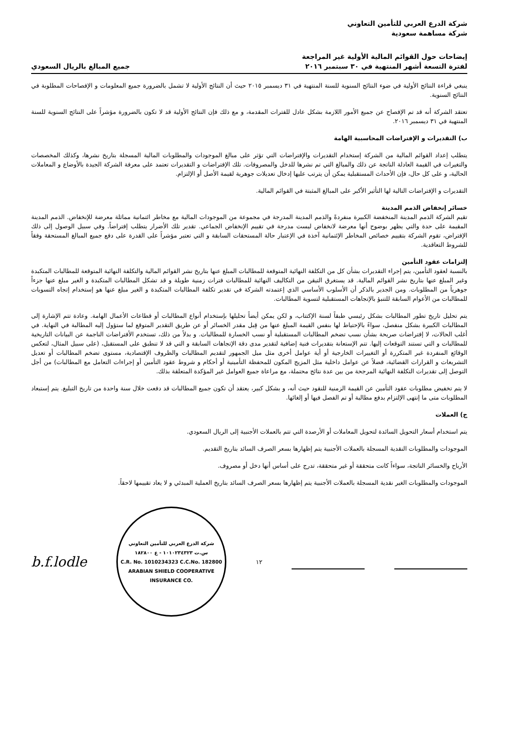شركة الدرع العربي للتأمين التعاوني
شركة مساهمة سعودية
إيضاحات حول القوائم المالية الأولية غير المراجعة
لفترة التسعة أشهر المنتهية في ٣٠ سبتمبر ٢٠١٦
جميع المبالغ بالريال السعودي
ينبغي قراءة النتائج الأولية في ضوء النتائج السنوية للسنة المنتهية في ٣١ ديسمبر ٢٠١٥ حيث أن النتائج الأولية لا تشمل بالضرورة جميع المعلومات و الإفصاحات المطلوبة في النتائج السنوية.
تعتقد الشركة أنه قد تم الإفصاح عن جميع الأمور اللازمة بشكل عادل للفترات المقدمة، و مع ذلك فإن النتائج الأولية قد لا تكون بالضرورة مؤشراً على النتائج السنوية للسنة المنتهية في ٣١ ديسمبر ٢٠١٦.
ب) التقديرات و الإفتراضات المحاسبية الهامة
يتطلب إعداد القوائم المالية من الشركة إستخدام التقديرات والإفتراضات التي تؤثر على مبالغ الموجودات والمطلوبات المالية المسجلة بتاريخ نشرها، وكذلك المخصصات والتغيرات في القيمة العادلة الناتجة عن ذلك والمبالغ التي تم نشرها للدخل والمصروفات. تلك الإفتراضات و التقديرات تعتمد على معرفة الشركة الجيدة بالأوضاع و المعاملات الحالية، و على كل حال، فإن الأحداث المستقبلية يمكن أن يترتب عليها إدخال تعديلات جوهرية لقيمة الأصل أو الإلتزام.
التقديرات و الإفتراضات التالية لها التأثير الأكبر على المبالغ المثبتة في القوائم المالية.
خسائر إنخفاض الذمم المدينة
تقيم الشركة الذمم المدينة المنخفضة الكبيرة منفردةً والذمم المدينة المدرجة في مجموعة من الموجودات المالية مع مخاطر ائتمانية مماثلة معرضة للإنخفاض. الذمم المدينة المقيمة على حدة والتي يظهر بوضوح أنها معرضة لانخفاض ليست مدرجة في تقييم الإنخفاض الجماعي. تقدير تلك الأضرار يتطلب إفتراضاً. وفي سبيل الوصول إلى ذلك الإفتراض، تقوم الشركة بتقييم خصائص المخاطر الإئتمانية آخذة في الإعتبار حالة المستحقات السابقة و التي تعتبر مؤشراً على القدرة على دفع جميع المبالغ المستحقة وفقاً للشروط التعاقدية.
إلتزامات عقود التأمين
بالنسبة لعقود التأمين، يتم إجراء التقديرات بشأن كل من التكلفة النهائية المتوقعة للمطالبات المبلغ عنها بتاريخ نشر القوائم المالية والتكلفة النهائية المتوقعة للمطالبات المتكبدة وغير المبلغ عنها بتاريخ نشر القوائم المالية. قد يستغرق التيقن من التكاليف النهائية للمطالبات فترات زمنية طويلة و قد تشكل المطالبات المتكبدة و الغير مبلغ عنها جزءاً جوهرياً من المطلوبات. ومن الجدير بالذكر أن الأسلوب الأساسي الذي إعتمدته الشركة في تقدير تكلفة المطالبات المتكبدة و الغير مبلغ عنها هو إستخدام إتجاه التسويات للمطالبات من الأعوام السابقة للتنبؤ بالإتجاهات المستقبلية لتسوية المطالبات.
يتم تحليل تاريخ تطور المطالبات بشكل رئيسي طبقاً لسنة الإكتتاب، و لكن يمكن أيضاً تحليلها بإستخدام أنواع المطالبات أو قطاعات الأعمال الهامة. وعادة تتم الإشارة إلى المطالبات الكبيرة بشكل منفصل، سواءً بالإحتياط لها بنفس القيمة المبلغ عنها من قِبل مقدر الخسائر أو عن طريق التقدير المتوقع لما ستؤول إليه المطالبة في النهاية. في أغلب الحالات، لا إفتراضات صريحة بشأن نسب تضخم المطالبات المستقبلية أو نسب الخسارة للمطالبات. و بدلاً من ذلك، تستخدم الأفتراضات الناجمة عن البيانات التاريخية للمطالبات و التي تستند التوقعات إليها. تتم الإستعانة بتقديرات فنية إضافية لتقدير مدى دقة الإتجاهات السابقة و التي قد لا تنطبق على المستقبل، (على سبيل المثال، لتعكس الوقائع المنفردة غير المتكررة أو التغييرات الخارجية أو أية عوامل أخرى مثل ميل الجمهور لتقديم المطالبات والظروف الإقتصادية، مستوى تضخم المطالبات أو تعديل التشريعات و القرارات القضائية، فضلاً عن عوامل داخلية مثل المزيج المكون للمحفظة التأمينية أو أحكام و شروط عقود التأمين أو إجراءات التعامل مع المطالبات) من أجل التوصل إلى تقديرات التكلفة النهائية المرجحة من بين عدة نتائج محتملة، مع مراعاة جميع العوامل غير المؤكدة المتعلقة بذلك.
لا يتم تخفيض مطلوبات عقود التأمين عن القيمة الزمنية للنقود حيث أنه، و بشكل كبير، يعتقد أن تكون جميع المطالبات قد دفعت خلال سنة واحدة من تاريخ التبليغ. يتم إستبعاد المطلوبات متى ما إنتهى الإلتزام بدفع مطالبة أو تم الفصل فيها أو إلغائها.
ج) العملات
يتم استخدام أسعار التحويل السائدة لتحويل المعاملات أو الأرصدة التي تتم بالعملات الأجنبية إلى الريال السعودي.
الموجودات والمطلوبات النقدية المسجلة بالعملات الأجنبية يتم إظهارها بسعر الصرف السائد بتاريخ التقديم.
الأرباح والخسائر الناتجة، سواءاً كانت متحققة أو غير متحققة، تدرج على أساس أنها دخل أو مصروف.
الموجودات والمطلوبات الغير نقدية المسجلة بالعملات الأجنبية يتم إظهارها بسعر الصرف السائد بتاريخ العملية المبدئي و لا يعاد تقييمها لاحقاً.
b.f.lodle
شركة الدرع العربي للتأمين التعاوني
س.ت ١٠١٠٢٣٤٣٢٣ - ع ١٨٢٨٠٠
C.R. No. 1010234323 C.C.No. 182800
ARABIAN SHIELD COOPERATIVE INSURANCE CO.
١٢